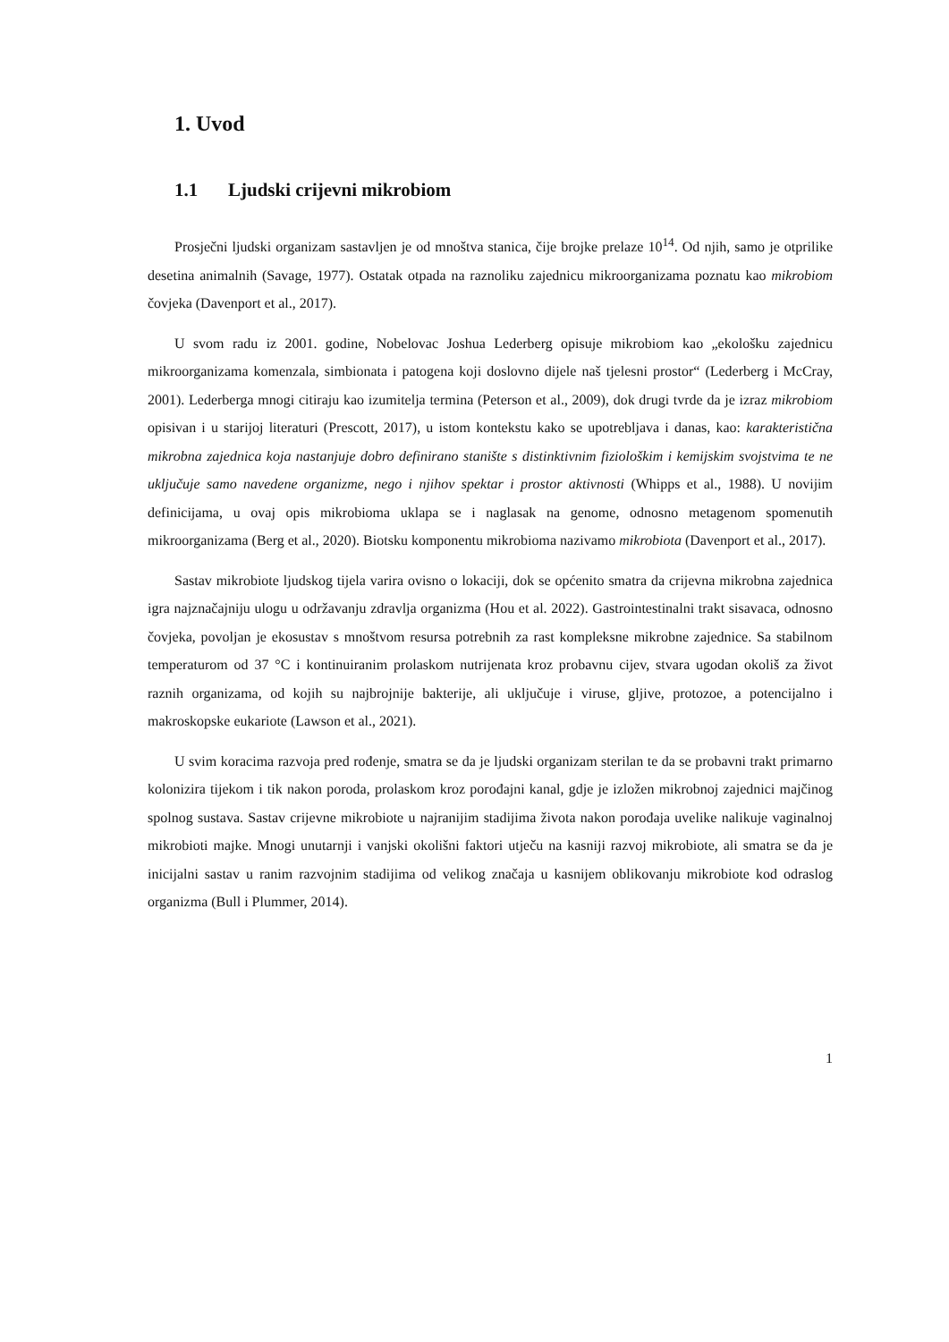1. Uvod
1.1 Ljudski crijevni mikrobiom
Prosječni ljudski organizam sastavljen je od mnoštva stanica, čije brojke prelaze 10<sup>14</sup>. Od njih, samo je otprilike desetina animalnih (Savage, 1977). Ostatak otpada na raznoliku zajednicu mikroorganizama poznatu kao mikrobiom čovjeka (Davenport et al., 2017).
U svom radu iz 2001. godine, Nobelovac Joshua Lederberg opisuje mikrobiom kao „ekološku zajednicu mikroorganizama komenzala, simbionata i patogena koji doslovno dijele naš tjelesni prostor“ (Lederberg i McCray, 2001). Lederberga mnogi citiraju kao izumitelja termina (Peterson et al., 2009), dok drugi tvrde da je izraz mikrobiom opisivan i u starijoj literaturi (Prescott, 2017), u istom kontekstu kako se upotrebljava i danas, kao: karakteristična mikrobna zajednica koja nastanjuje dobro definirano stanište s distinktivnim fiziološkim i kemijskim svojstvima te ne uključuje samo navedene organizme, nego i njihov spektar i prostor aktivnosti (Whipps et al., 1988). U novijim definicijama, u ovaj opis mikrobioma uklapa se i naglasak na genome, odnosno metagenom spomenutih mikroorganizama (Berg et al., 2020). Biotsku komponentu mikrobioma nazivamo mikrobiota (Davenport et al., 2017).
Sastav mikrobiote ljudskog tijela varira ovisno o lokaciji, dok se općenito smatra da crijevna mikrobna zajednica igra najznačajniju ulogu u održavanju zdravlja organizma (Hou et al. 2022). Gastrointestinalni trakt sisavaca, odnosno čovjeka, povoljan je ekosustav s mnoštvom resursa potrebnih za rast kompleksne mikrobne zajednice. Sa stabilnom temperaturom od 37 °C i kontinuiranim prolaskom nutrijenata kroz probavnu cijev, stvara ugodan okoliš za život raznih organizama, od kojih su najbrojnije bakterije, ali uključuje i viruse, gljive, protozoe, a potencijalno i makroskopske eukariote (Lawson et al., 2021).
U svim koracima razvoja pred rođenje, smatra se da je ljudski organizam sterilan te da se probavni trakt primarno kolonizira tijekom i tik nakon poroda, prolaskom kroz porođajni kanal, gdje je izložen mikrobnoj zajednici majčinog spolnog sustava. Sastav crijevne mikrobiote u najranijim stadijima života nakon porođaja uvelike nalikuje vaginalnoj mikrobioti majke. Mnogi unutarnji i vanjski okolišni faktori utječu na kasniji razvoj mikrobiote, ali smatra se da je inicijalni sastav u ranim razvojnim stadijima od velikog značaja u kasnijem oblikovanju mikrobiote kod odraslog organizma (Bull i Plummer, 2014).
1